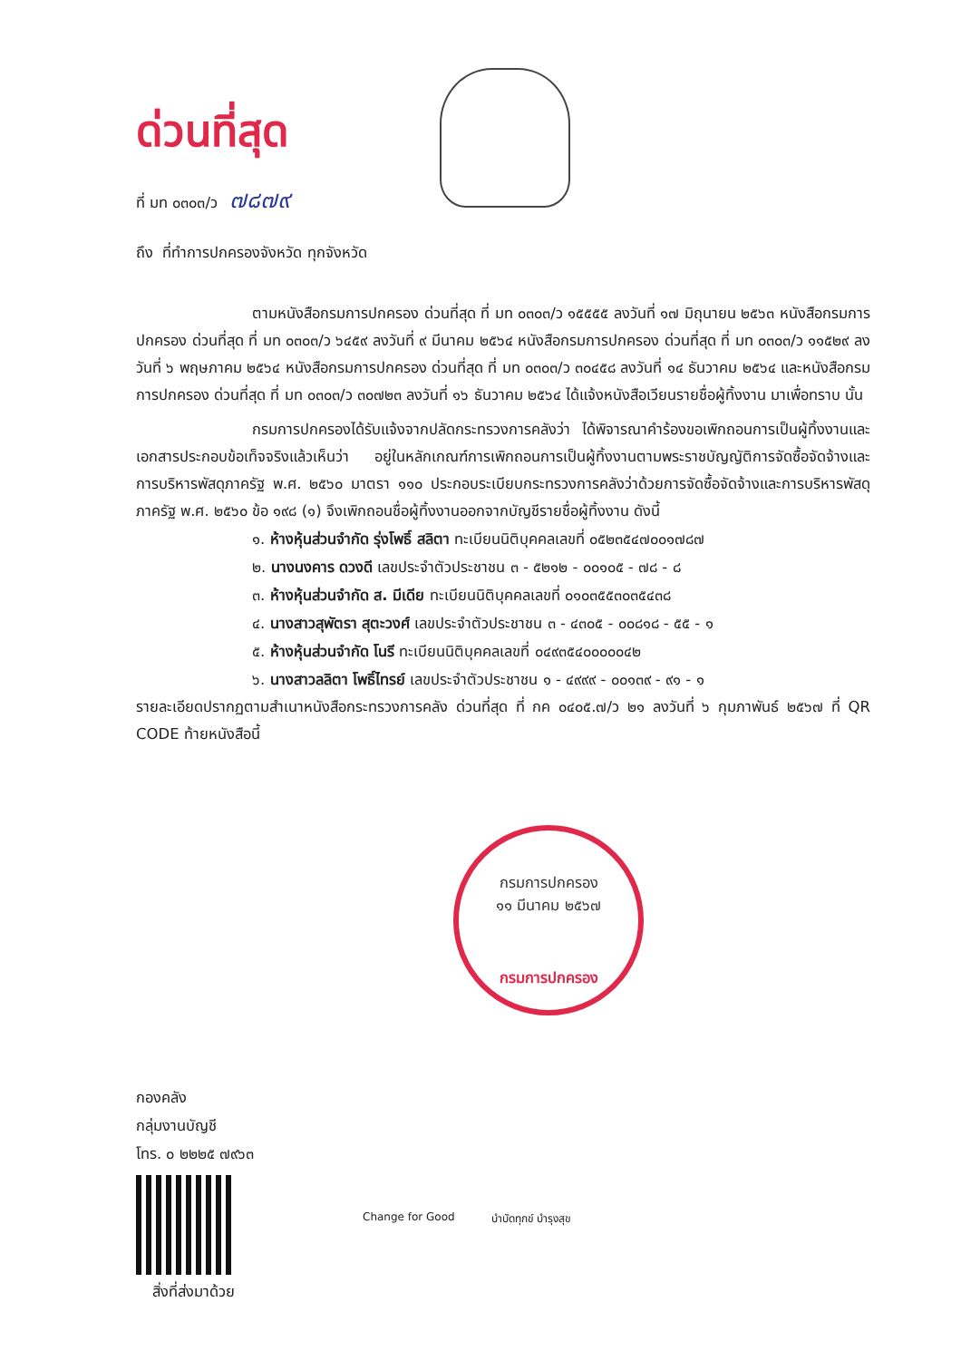ด่วนที่สุด
ที่ มท ๐๓๐๓/ว ๗๘๗๙
ถึง ที่ทำการปกครองจังหวัด ทุกจังหวัด
ตามหนังสือกรมการปกครอง ด่วนที่สุด ที่ มท ๐๓๐๓/ว ๑๕๕๕๕ ลงวันที่ ๑๗ มิถุนายน ๒๕๖๓ หนังสือกรมการปกครอง ด่วนที่สุด ที่ มท ๐๓๐๓/ว ๖๔๕๙ ลงวันที่ ๙ มีนาคม ๒๕๖๔ หนังสือกรมการปกครอง ด่วนที่สุด ที่ มท ๐๓๐๓/ว ๑๑๕๒๙ ลงวันที่ ๖ พฤษภาคม ๒๕๖๔ หนังสือกรมการปกครอง ด่วนที่สุด ที่ มท ๐๓๐๓/ว ๓๐๔๕๘ ลงวันที่ ๑๔ ธันวาคม ๒๕๖๔ และหนังสือกรมการปกครอง ด่วนที่สุด ที่ มท ๐๓๐๓/ว ๓๐๗๒๓ ลงวันที่ ๑๖ ธันวาคม ๒๕๖๔ ได้แจ้งหนังสือเวียนรายชื่อผู้ทิ้งงาน มาเพื่อทราบ นั้น
กรมการปกครองได้รับแจ้งจากปลัดกระทรวงการคลังว่า ได้พิจารณาคำร้องขอเพิกถอนการเป็นผู้ทิ้งงานและเอกสารประกอบข้อเท็จจริงแล้วเห็นว่า อยู่ในหลักเกณฑ์การเพิกถอนการเป็นผู้ทิ้งงานตามพระราชบัญญัติการจัดซื้อจัดจ้างและการบริหารพัสดุภาครัฐ พ.ศ. ๒๕๖๐ มาตรา ๑๑๐ ประกอบระเบียบกระทรวงการคลังว่าด้วยการจัดซื้อจัดจ้างและการบริหารพัสดุภาครัฐ พ.ศ. ๒๕๖๐ ข้อ ๑๙๘ (๑) จึงเพิกถอนชื่อผู้ทิ้งงานออกจากบัญชีรายชื่อผู้ทิ้งงาน ดังนี้
๑. ห้างหุ้นส่วนจำกัด รุ่งโพธิ์ สลิตา ทะเบียนนิติบุคคลเลขที่ ๐๕๒๓๕๔๗๐๐๑๗๘๗
๒. นางนงคาร ดวงดี เลขประจำตัวประชาชน ๓ - ๕๒๑๒ - ๐๐๑๐๕ - ๗๘ - ๘
๓. ห้างหุ้นส่วนจำกัด ส. มีเดีย ทะเบียนนิติบุคคลเลขที่ ๐๑๐๓๕๕๓๐๓๕๔๓๘
๔. นางสาวสุพัตรา สุตะวงศ์ เลขประจำตัวประชาชน ๓ - ๔๓๐๕ - ๐๐๘๑๘ - ๕๕ - ๑
๕. ห้างหุ้นส่วนจำกัด โนรี ทะเบียนนิติบุคคลเลขที่ ๐๔๙๓๕๔๐๐๐๐๐๔๒
๖. นางสาวลลิตา โพธิ์ไทรย์ เลขประจำตัวประชาชน ๑ - ๔๙๙๙ - ๐๐๑๓๙ - ๙๑ - ๑
รายละเอียดปรากฏตามสำเนาหนังสือกระทรวงการคลัง ด่วนที่สุด ที่ กค ๐๔๐๕.๗/ว ๒๑ ลงวันที่ ๖ กุมภาพันธ์ ๒๕๖๗ ที่ QR CODE ท้ายหนังสือนี้
กรมการปกครอง
๑๑ มีนาคม ๒๕๖๗
กรมการปกครอง
กองคลัง
กลุ่มงานบัญชี
โทร. ๐ ๒๒๒๕ ๗๙๖๓
สิ่งที่ส่งมาด้วย
Change for Good บำบัดทุกข์ บำรุงสุข